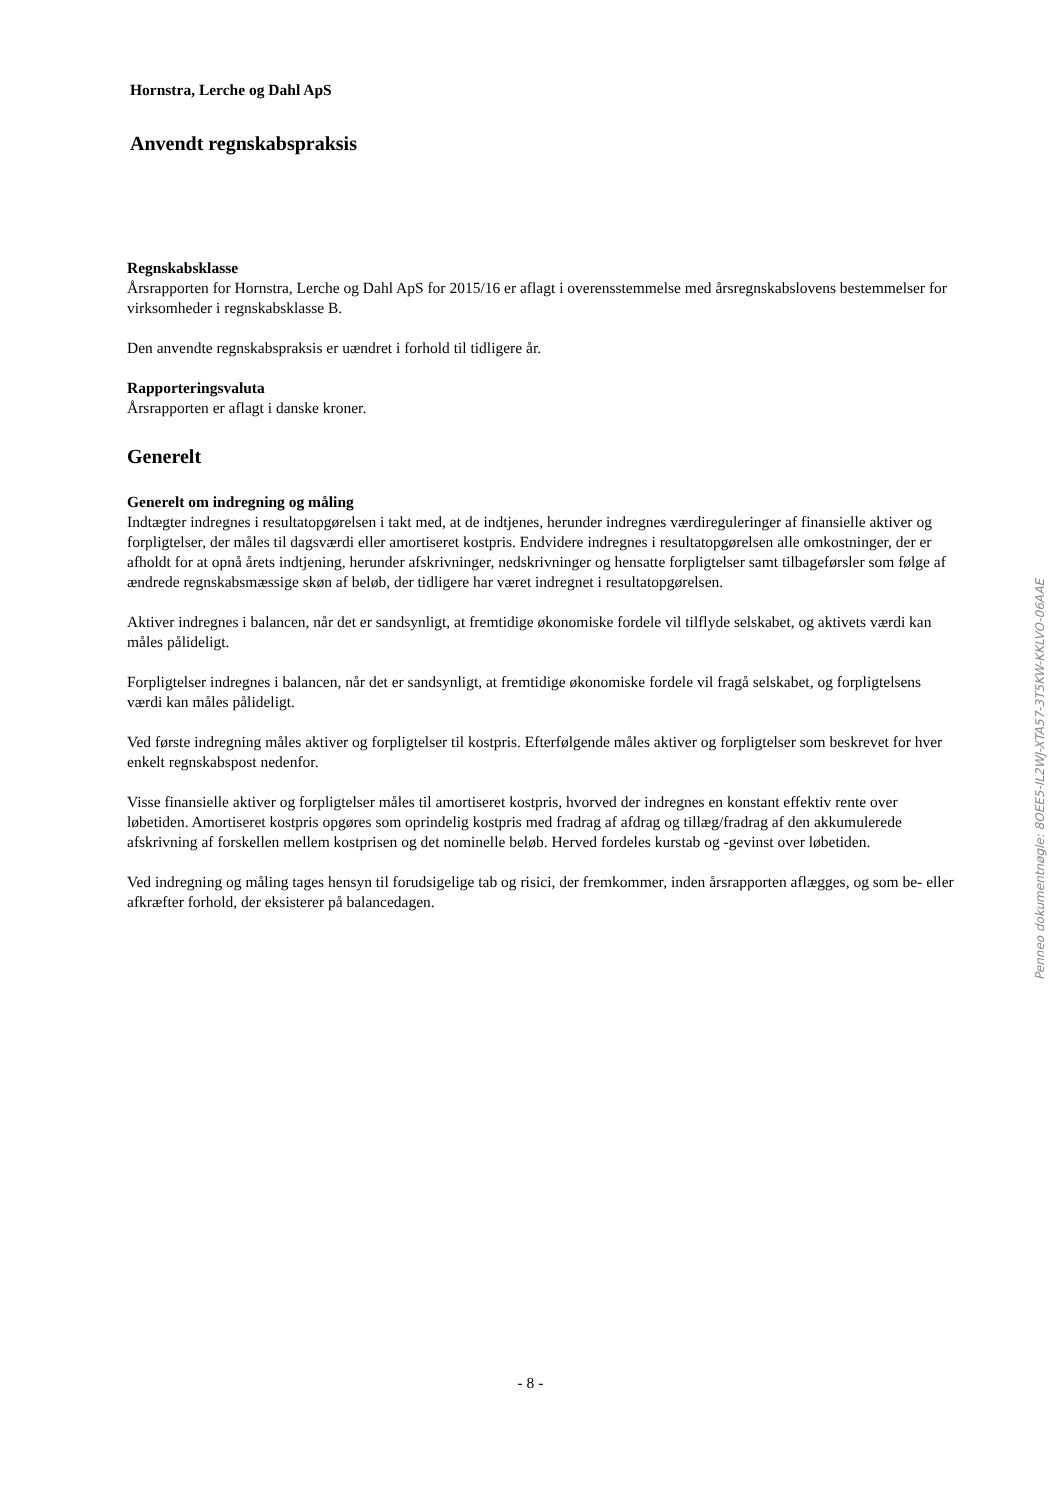Hornstra, Lerche og Dahl ApS
Anvendt regnskabspraksis
Regnskabsklasse
Årsrapporten for Hornstra, Lerche og Dahl ApS for 2015/16 er aflagt i overensstemmelse med årsregnskabslovens bestemmelser for virksomheder i regnskabsklasse B.
Den anvendte regnskabspraksis er uændret i forhold til tidligere år.
Rapporteringsvaluta
Årsrapporten er aflagt i danske kroner.
Generelt
Generelt om indregning og måling
Indtægter indregnes i resultatopgørelsen i takt med, at de indtjenes, herunder indregnes værdireguleringer af finansielle aktiver og forpligtelser, der måles til dagsværdi eller amortiseret kostpris. Endvidere indregnes i resultatopgørelsen alle omkostninger, der er afholdt for at opnå årets indtjening, herunder afskrivninger, nedskrivninger og hensatte forpligtelser samt tilbageførsler som følge af ændrede regnskabsmæssige skøn af beløb, der tidligere har været indregnet i resultatopgørelsen.
Aktiver indregnes i balancen, når det er sandsynligt, at fremtidige økonomiske fordele vil tilflyde selskabet, og aktivets værdi kan måles pålideligt.
Forpligtelser indregnes i balancen, når det er sandsynligt, at fremtidige økonomiske fordele vil fragå selskabet, og forpligtelsens værdi kan måles pålideligt.
Ved første indregning måles aktiver og forpligtelser til kostpris. Efterfølgende måles aktiver og forpligtelser som beskrevet for hver enkelt regnskabspost nedenfor.
Visse finansielle aktiver og forpligtelser måles til amortiseret kostpris, hvorved der indregnes en konstant effektiv rente over løbetiden. Amortiseret kostpris opgøres som oprindelig kostpris med fradrag af afdrag og tillæg/fradrag af den akkumulerede afskrivning af forskellen mellem kostprisen og det nominelle beløb. Herved fordeles kurstab og -gevinst over løbetiden.
Ved indregning og måling tages hensyn til forudsigelige tab og risici, der fremkommer, inden årsrapporten aflægges, og som be- eller afkræfter forhold, der eksisterer på balancedagen.
Penneo dokumentnøgle: 8OEE5-IL2WJ-XTA57-3T5KW-KKLVO-06AAE
- 8 -